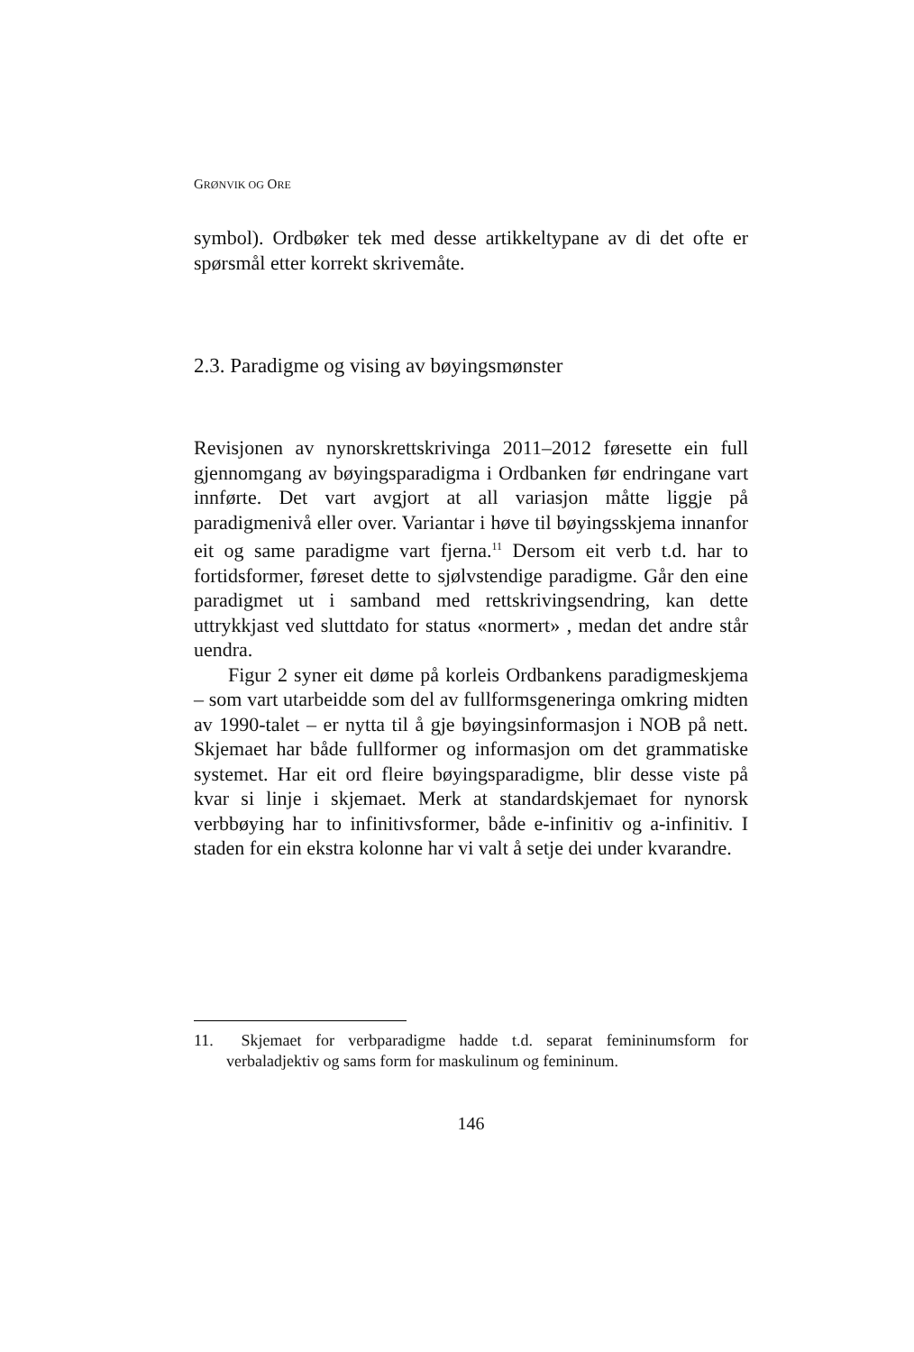GRØNVIK OG ORE
symbol). Ordbøker tek med desse artikkeltypane av di det ofte er spørsmål etter korrekt skrivemåte.
2.3. Paradigme og vising av bøyingsmønster
Revisjonen av nynorskrettskrivinga 2011–2012 føresette ein full gjennomgang av bøyingsparadigma i Ordbanken før endringane vart innførte. Det vart avgjort at all variasjon måtte liggje på paradigmenivå eller over. Variantar i høve til bøyingsskjema innanfor eit og same paradigme vart fjerna.<sup>11</sup> Dersom eit verb t.d. har to fortidsformer, føreset dette to sjølvstendige paradigme. Går den eine paradigmet ut i samband med rettskrivingsendring, kan dette uttrykkjast ved sluttdato for status «normert» , medan det andre står uendra.
Figur 2 syner eit døme på korleis Ordbankens paradigmeskjema – som vart utarbeidde som del av fullformsgeneringa omkring midten av 1990-talet – er nytta til å gje bøyingsinformasjon i NOB på nett. Skjemaet har både fullformer og informasjon om det grammatiske systemet. Har eit ord fleire bøyingsparadigme, blir desse viste på kvar si linje i skjemaet. Merk at standardskjemaet for nynorsk verbbøying har to infinitivsformer, både e-infinitiv og a-infinitiv. I staden for ein ekstra kolonne har vi valt å setje dei under kvarandre.
11. Skjemaet for verbparadigme hadde t.d. separat femininumsform for verbaladjektiv og sams form for maskulinum og femininum.
146